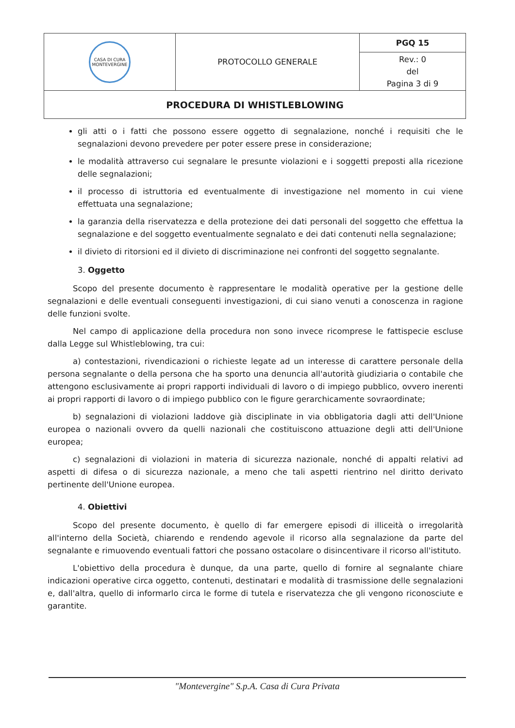| CASA DI CURA MONTEVERGINE | PROTOCOLLO GENERALE | PGQ 15 |
| | | Rev.: 0 del Pagina 3 di 9 |
| PROCEDURA DI WHISTLEBLOWING | | |
gli atti o i fatti che possono essere oggetto di segnalazione, nonché i requisiti che le segnalazioni devono prevedere per poter essere prese in considerazione;
le modalità attraverso cui segnalare le presunte violazioni e i soggetti preposti alla ricezione delle segnalazioni;
il processo di istruttoria ed eventualmente di investigazione nel momento in cui viene effettuata una segnalazione;
la garanzia della riservatezza e della protezione dei dati personali del soggetto che effettua la segnalazione e del soggetto eventualmente segnalato e dei dati contenuti nella segnalazione;
il divieto di ritorsioni ed il divieto di discriminazione nei confronti del soggetto segnalante.
3. Oggetto
Scopo del presente documento è rappresentare le modalità operative per la gestione delle segnalazioni e delle eventuali conseguenti investigazioni, di cui siano venuti a conoscenza in ragione delle funzioni svolte.
Nel campo di applicazione della procedura non sono invece ricomprese le fattispecie escluse dalla Legge sul Whistleblowing, tra cui:
a) contestazioni, rivendicazioni o richieste legate ad un interesse di carattere personale della persona segnalante o della persona che ha sporto una denuncia all'autorità giudiziaria o contabile che attengono esclusivamente ai propri rapporti individuali di lavoro o di impiego pubblico, ovvero inerenti ai propri rapporti di lavoro o di impiego pubblico con le figure gerarchicamente sovraordinate;
b) segnalazioni di violazioni laddove già disciplinate in via obbligatoria dagli atti dell'Unione europea o nazionali ovvero da quelli nazionali che costituiscono attuazione degli atti dell'Unione europea;
c) segnalazioni di violazioni in materia di sicurezza nazionale, nonché di appalti relativi ad aspetti di difesa o di sicurezza nazionale, a meno che tali aspetti rientrino nel diritto derivato pertinente dell'Unione europea.
4. Obiettivi
Scopo del presente documento, è quello di far emergere episodi di illiceità o irregolarità all'interno della Società, chiarendo e rendendo agevole il ricorso alla segnalazione da parte del segnalante e rimuovendo eventuali fattori che possano ostacolare o disincentivare il ricorso all'istituto.
L'obiettivo della procedura è dunque, da una parte, quello di fornire al segnalante chiare indicazioni operative circa oggetto, contenuti, destinatari e modalità di trasmissione delle segnalazioni e, dall'altra, quello di informarlo circa le forme di tutela e riservatezza che gli vengono riconosciute e garantite.
"Montevergine" S.p.A. Casa di Cura Privata